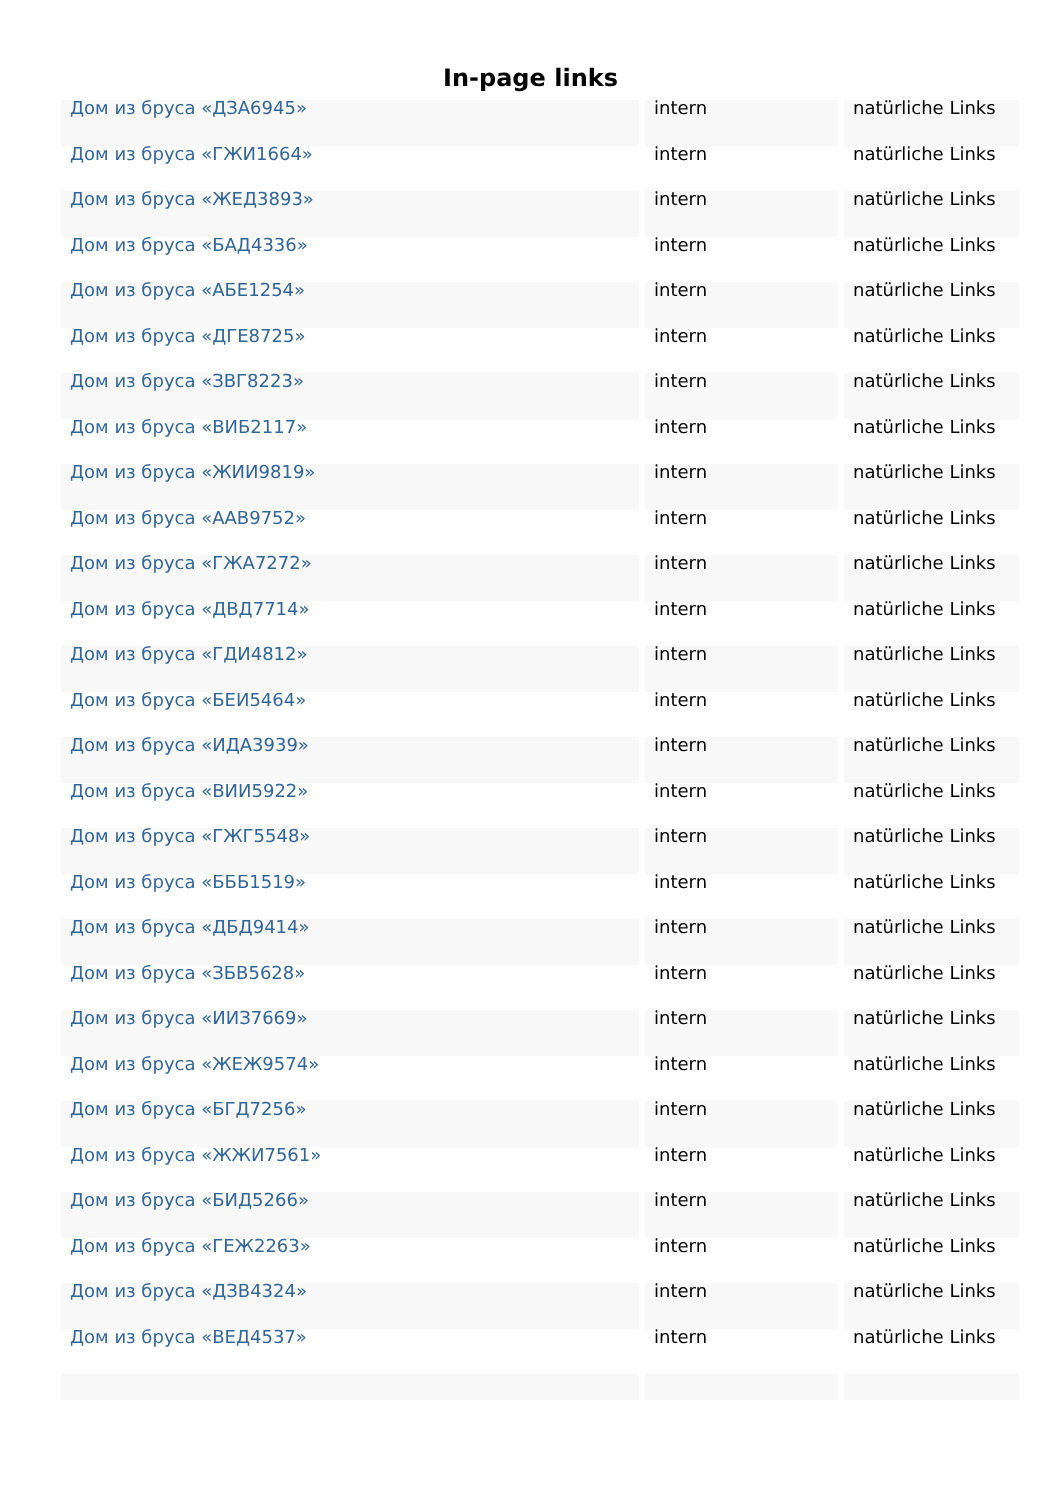In-page links
| Дом из бруса «ДЗА6945» | intern | natürliche Links |
| Дом из бруса «ГЖИ1664» | intern | natürliche Links |
| Дом из бруса «ЖЕД3893» | intern | natürliche Links |
| Дом из бруса «БАД4336» | intern | natürliche Links |
| Дом из бруса «АБЕ1254» | intern | natürliche Links |
| Дом из бруса «ДГЕ8725» | intern | natürliche Links |
| Дом из бруса «ЗВГ8223» | intern | natürliche Links |
| Дом из бруса «ВИБ2117» | intern | natürliche Links |
| Дом из бруса «ЖИИ9819» | intern | natürliche Links |
| Дом из бруса «ААВ9752» | intern | natürliche Links |
| Дом из бруса «ГЖА7272» | intern | natürliche Links |
| Дом из бруса «ДВД7714» | intern | natürliche Links |
| Дом из бруса «ГДИ4812» | intern | natürliche Links |
| Дом из бруса «БЕИ5464» | intern | natürliche Links |
| Дом из бруса «ИДА3939» | intern | natürliche Links |
| Дом из бруса «ВИИ5922» | intern | natürliche Links |
| Дом из бруса «ГЖГ5548» | intern | natürliche Links |
| Дом из бруса «БББ1519» | intern | natürliche Links |
| Дом из бруса «ДБД9414» | intern | natürliche Links |
| Дом из бруса «ЗБВ5628» | intern | natürliche Links |
| Дом из бруса «ИИЗ7669» | intern | natürliche Links |
| Дом из бруса «ЖЕЖ9574» | intern | natürliche Links |
| Дом из бруса «БГД7256» | intern | natürliche Links |
| Дом из бруса «ЖЖИ7561» | intern | natürliche Links |
| Дом из бруса «БИД5266» | intern | natürliche Links |
| Дом из бруса «ГЕЖ2263» | intern | natürliche Links |
| Дом из бруса «ДЗВ4324» | intern | natürliche Links |
| Дом из бруса «ВЕД4537» | intern | natürliche Links |